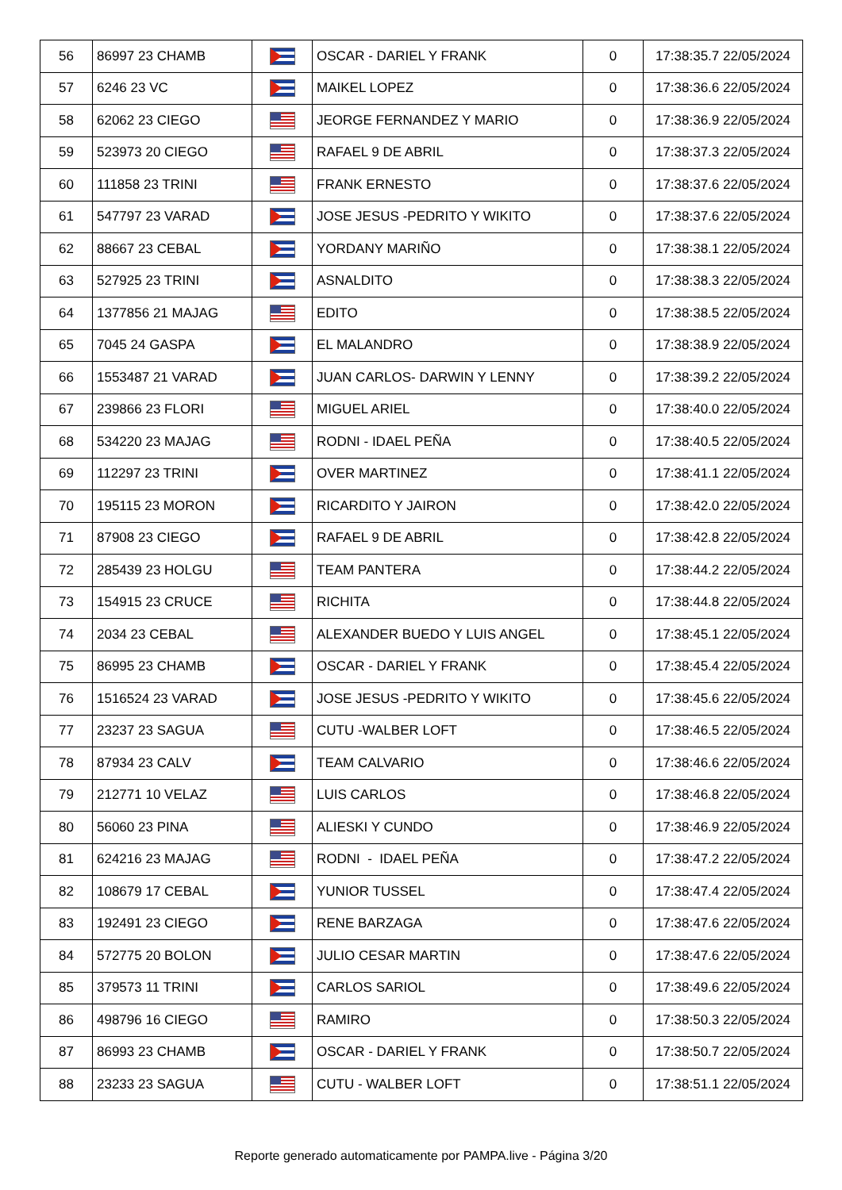| 56 | 86997 23 CHAMB | | OSCAR - DARIEL Y FRANK | 0 | 17:38:35.7 22/05/2024 |
| 57 | 6246 23 VC | | MAIKEL LOPEZ | 0 | 17:38:36.6 22/05/2024 |
| 58 | 62062 23 CIEGO | | JEORGE FERNANDEZ Y MARIO | 0 | 17:38:36.9 22/05/2024 |
| 59 | 523973 20 CIEGO | | RAFAEL 9 DE ABRIL | 0 | 17:38:37.3 22/05/2024 |
| 60 | 111858 23 TRINI | | FRANK ERNESTO | 0 | 17:38:37.6 22/05/2024 |
| 61 | 547797 23 VARAD | | JOSE JESUS -PEDRITO Y WIKITO | 0 | 17:38:37.6 22/05/2024 |
| 62 | 88667 23 CEBAL | | YORDANY MARIÑO | 0 | 17:38:38.1 22/05/2024 |
| 63 | 527925 23 TRINI | | ASNALDITO | 0 | 17:38:38.3 22/05/2024 |
| 64 | 1377856 21 MAJAG | | EDITO | 0 | 17:38:38.5 22/05/2024 |
| 65 | 7045 24 GASPA | | EL MALANDRO | 0 | 17:38:38.9 22/05/2024 |
| 66 | 1553487 21 VARAD | | JUAN CARLOS- DARWIN Y LENNY | 0 | 17:38:39.2 22/05/2024 |
| 67 | 239866 23 FLORI | | MIGUEL ARIEL | 0 | 17:38:40.0 22/05/2024 |
| 68 | 534220 23 MAJAG | | RODNI - IDAEL PEÑA | 0 | 17:38:40.5 22/05/2024 |
| 69 | 112297 23 TRINI | | OVER MARTINEZ | 0 | 17:38:41.1 22/05/2024 |
| 70 | 195115 23 MORON | | RICARDITO Y JAIRON | 0 | 17:38:42.0 22/05/2024 |
| 71 | 87908 23 CIEGO | | RAFAEL 9 DE ABRIL | 0 | 17:38:42.8 22/05/2024 |
| 72 | 285439 23 HOLGU | | TEAM PANTERA | 0 | 17:38:44.2 22/05/2024 |
| 73 | 154915 23 CRUCE | | RICHITA | 0 | 17:38:44.8 22/05/2024 |
| 74 | 2034 23 CEBAL | | ALEXANDER BUEDO Y LUIS ANGEL | 0 | 17:38:45.1 22/05/2024 |
| 75 | 86995 23 CHAMB | | OSCAR - DARIEL Y FRANK | 0 | 17:38:45.4 22/05/2024 |
| 76 | 1516524 23 VARAD | | JOSE JESUS -PEDRITO Y WIKITO | 0 | 17:38:45.6 22/05/2024 |
| 77 | 23237 23 SAGUA | | CUTU -WALBER LOFT | 0 | 17:38:46.5 22/05/2024 |
| 78 | 87934 23 CALV | | TEAM CALVARIO | 0 | 17:38:46.6 22/05/2024 |
| 79 | 212771 10 VELAZ | | LUIS CARLOS | 0 | 17:38:46.8 22/05/2024 |
| 80 | 56060 23 PINA | | ALIESKI Y CUNDO | 0 | 17:38:46.9 22/05/2024 |
| 81 | 624216 23 MAJAG | | RODNI - IDAEL PEÑA | 0 | 17:38:47.2 22/05/2024 |
| 82 | 108679 17 CEBAL | | YUNIOR TUSSEL | 0 | 17:38:47.4 22/05/2024 |
| 83 | 192491 23 CIEGO | | RENE BARZAGA | 0 | 17:38:47.6 22/05/2024 |
| 84 | 572775 20 BOLON | | JULIO CESAR MARTIN | 0 | 17:38:47.6 22/05/2024 |
| 85 | 379573 11 TRINI | | CARLOS SARIOL | 0 | 17:38:49.6 22/05/2024 |
| 86 | 498796 16 CIEGO | | RAMIRO | 0 | 17:38:50.3 22/05/2024 |
| 87 | 86993 23 CHAMB | | OSCAR - DARIEL Y FRANK | 0 | 17:38:50.7 22/05/2024 |
| 88 | 23233 23 SAGUA | | CUTU - WALBER LOFT | 0 | 17:38:51.1 22/05/2024 |
Reporte generado automaticamente por PAMPA.live - Página 3/20